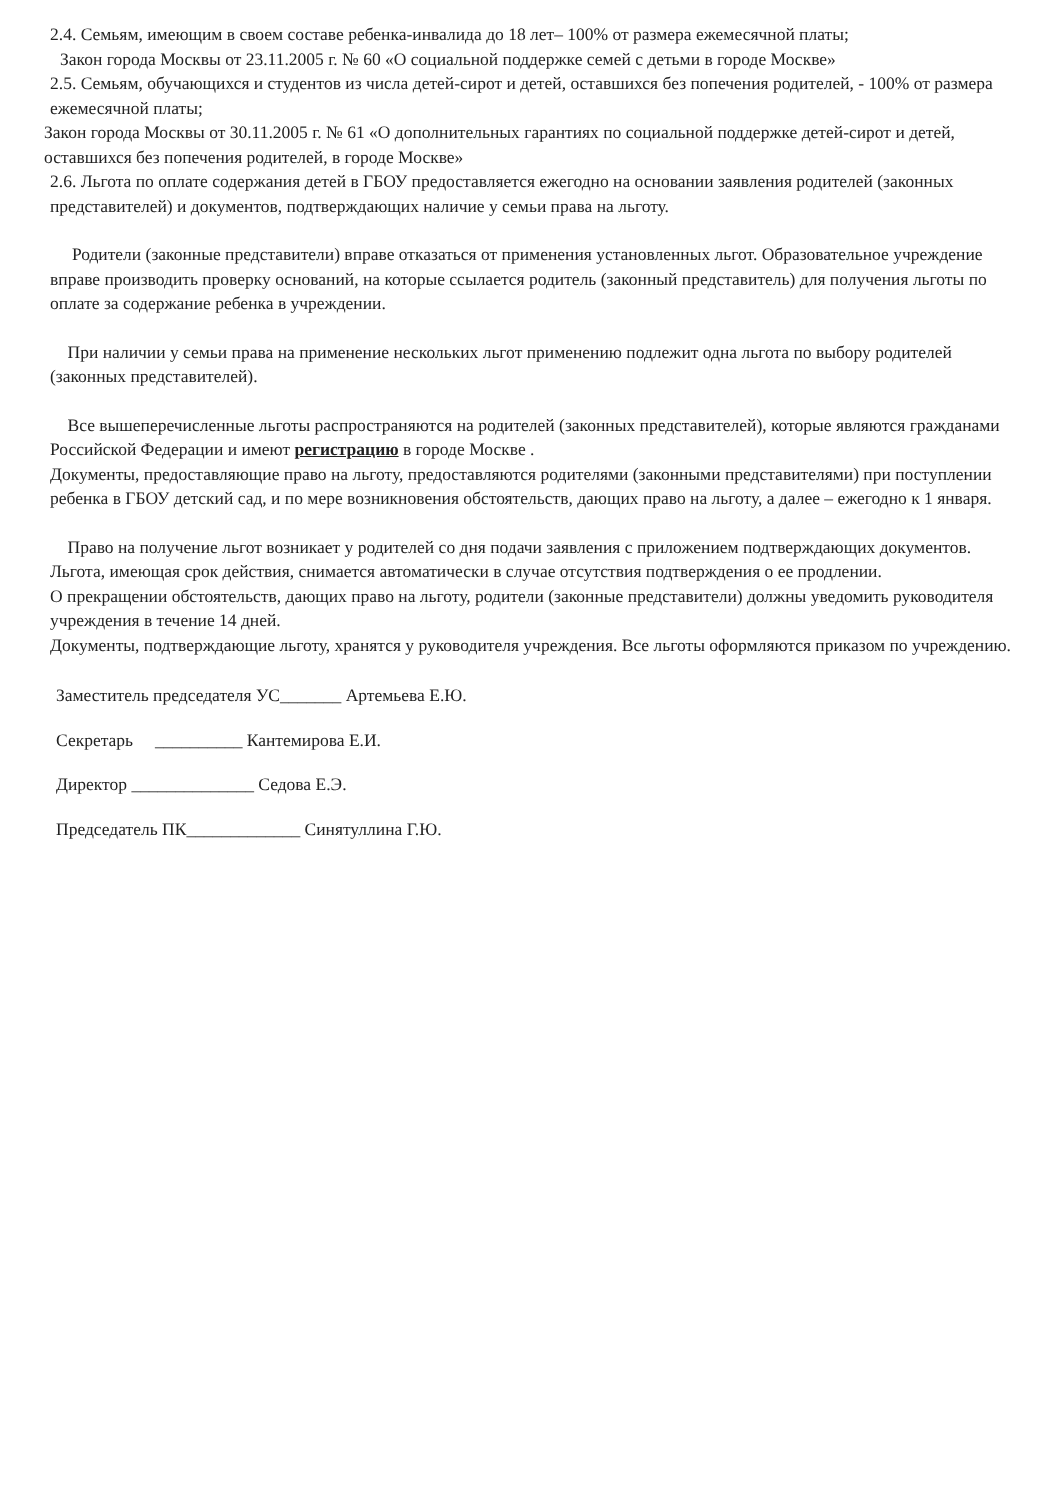2.4. Семьям, имеющим в своем составе ребенка-инвалида до 18 лет– 100% от размера ежемесячной платы;
Закон города Москвы от 23.11.2005 г. № 60 «О социальной поддержке семей с детьми в городе Москве»
2.5. Семьям, обучающихся и студентов из числа детей-сирот и детей, оставшихся без попечения родителей, - 100% от размера ежемесячной платы;
Закон города Москвы от 30.11.2005 г. № 61 «О дополнительных гарантиях по социальной поддержке детей-сирот и детей, оставшихся без попечения родителей, в городе Москве»
2.6. Льгота по оплате содержания детей в ГБОУ предоставляется ежегодно на основании заявления родителей (законных представителей) и документов, подтверждающих наличие у семьи права на льготу.
Родители (законные представители) вправе отказаться от применения установленных льгот. Образовательное учреждение вправе производить проверку оснований, на которые ссылается родитель (законный представитель) для получения льготы по оплате за содержание ребенка в учреждении.
При наличии у семьи права на применение нескольких льгот применению подлежит одна льгота по выбору родителей (законных представителей).
Все вышеперечисленные льготы распространяются на родителей (законных представителей), которые являются гражданами Российской Федерации и имеют регистрацию в городе Москве .
Документы, предоставляющие право на льготу, предоставляются родителями (законными представителями) при поступлении ребенка в ГБОУ детский сад, и по мере возникновения обстоятельств, дающих право на льготу, а далее – ежегодно к 1 января.
Право на получение льгот возникает у родителей со дня подачи заявления с приложением подтверждающих документов. Льгота, имеющая срок действия, снимается автоматически в случае отсутствия подтверждения о ее продлении.
О прекращении обстоятельств, дающих право на льготу, родители (законные представители) должны уведомить руководителя учреждения в течение 14 дней.
Документы, подтверждающие льготу, хранятся у руководителя учреждения. Все льготы оформляются приказом по учреждению.
Заместитель председателя УС_______ Артемьева Е.Ю.
Секретарь __________ Кантемирова Е.И.
Директор ______________ Седова Е.Э.
Председатель ПК_____________ Синятуллина Г.Ю.